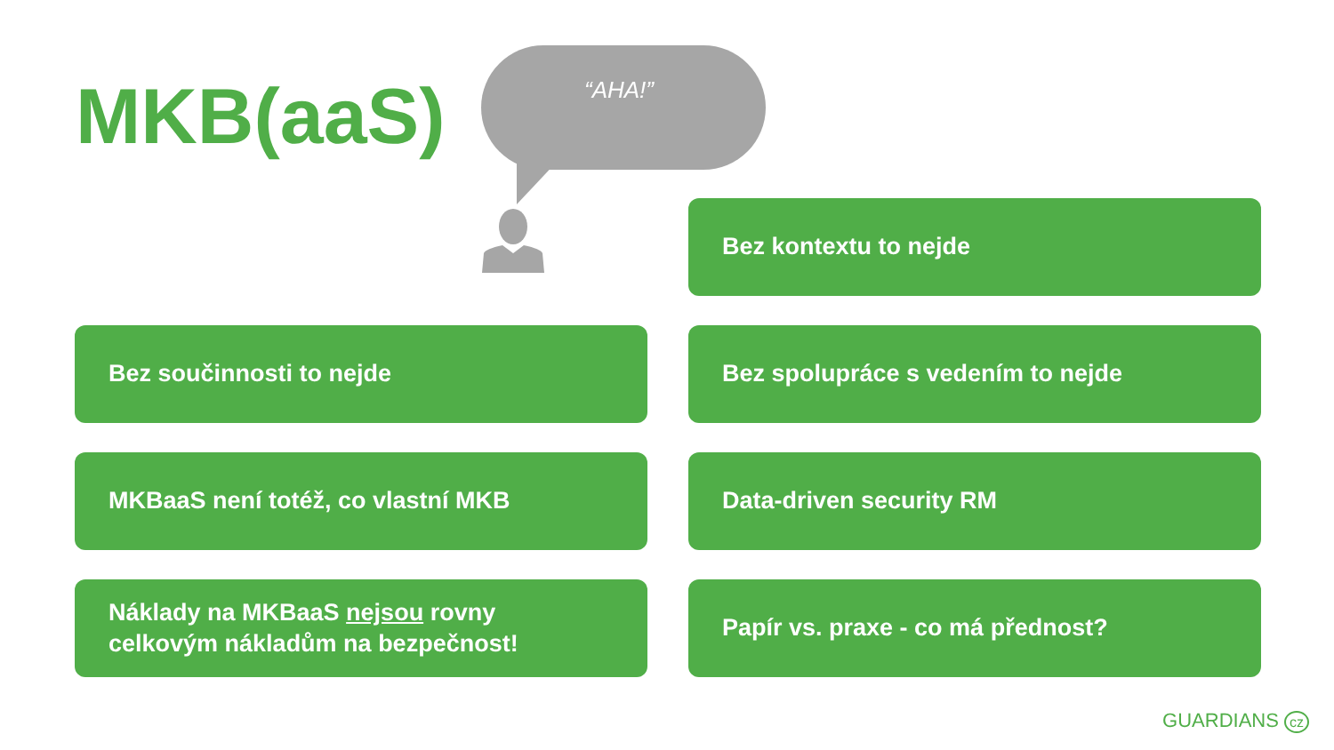MKB(aaS)
“AHA!”
Bez kontextu to nejde
Bez součinnosti to nejde
Bez spolupráce s vedením to nejde
MKBaaS není totéž, co vlastní MKB
Data-driven security RM
Náklady na MKBaaS nejsou rovny
celkovým nákladům na bezpečnost!
Papír vs. praxe - co má přednost?
GUARDIANS cz